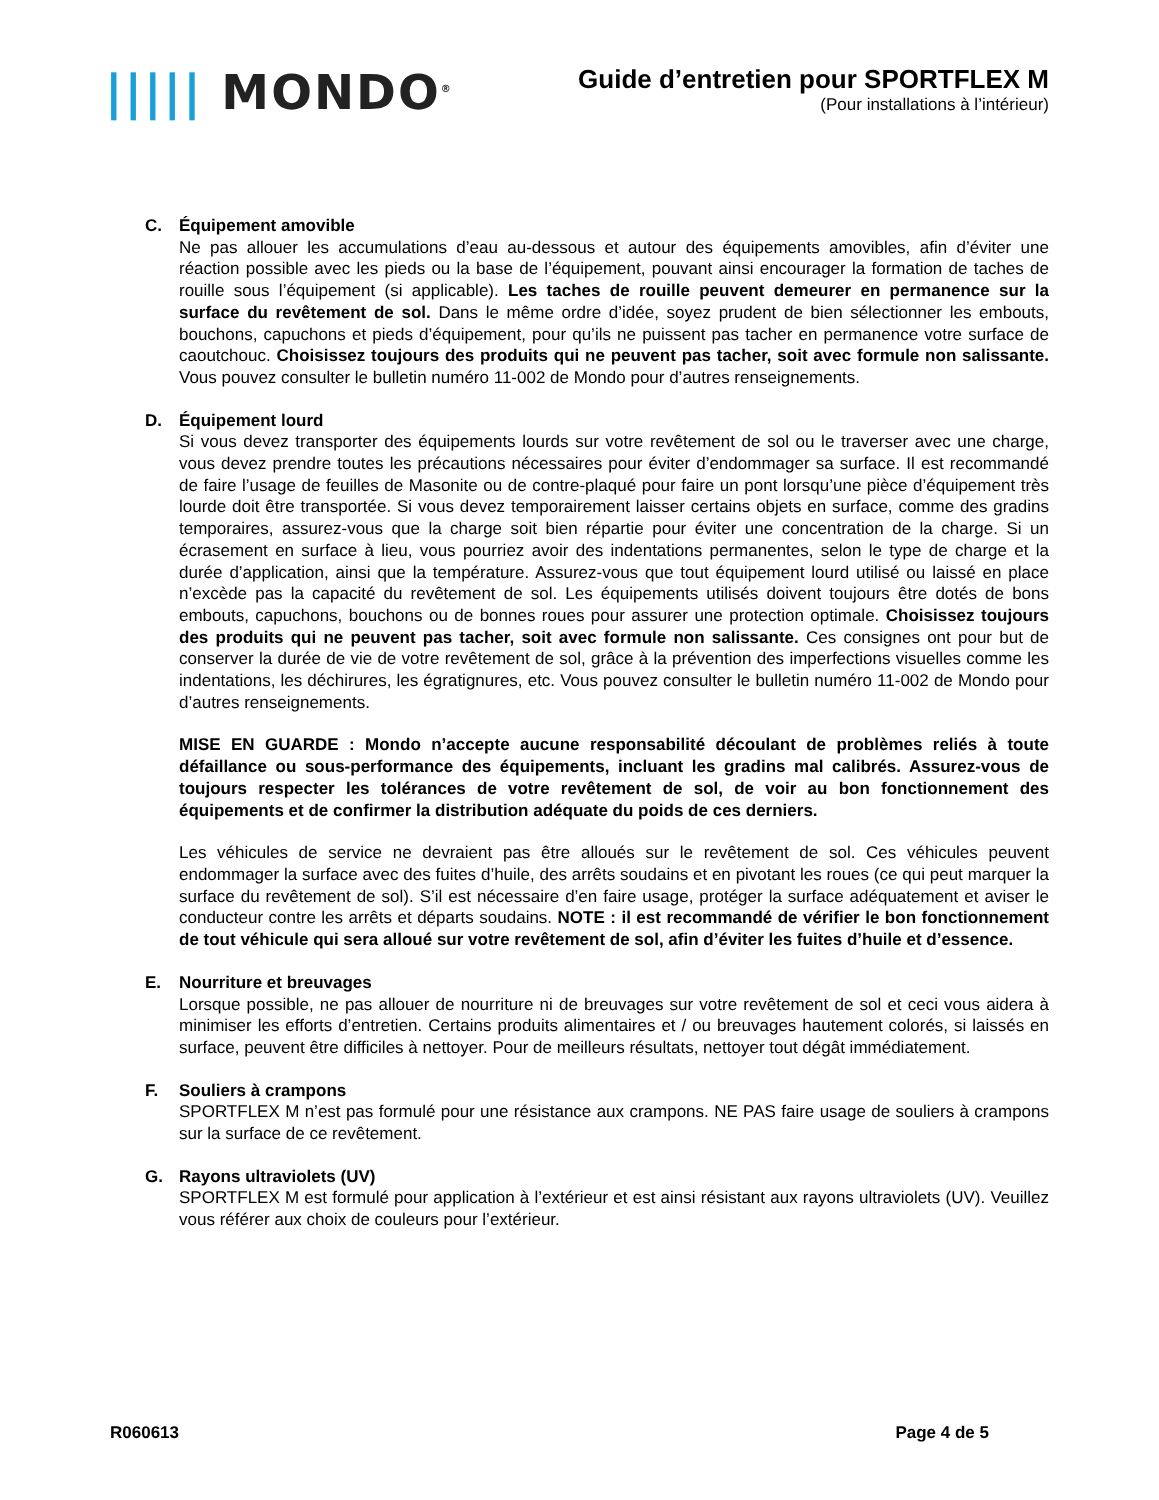||||| MONDO<sup>®</sup>
Guide d’entretien pour SPORTFLEX M
(Pour installations à l’intérieur)
C. Équipement amovible
Ne pas allouer les accumulations d’eau au-dessous et autour des équipements amovibles, afin d’éviter une réaction possible avec les pieds ou la base de l’équipement, pouvant ainsi encourager la formation de taches de rouille sous l’équipement (si applicable). Les taches de rouille peuvent demeurer en permanence sur la surface du revêtement de sol. Dans le même ordre d’idée, soyez prudent de bien sélectionner les embouts, bouchons, capuchons et pieds d’équipement, pour qu’ils ne puissent pas tacher en permanence votre surface de caoutchouc. Choisissez toujours des produits qui ne peuvent pas tacher, soit avec formule non salissante. Vous pouvez consulter le bulletin numéro 11-002 de Mondo pour d’autres renseignements.
D. Équipement lourd
Si vous devez transporter des équipements lourds sur votre revêtement de sol ou le traverser avec une charge, vous devez prendre toutes les précautions nécessaires pour éviter d’endommager sa surface. Il est recommandé de faire l’usage de feuilles de Masonite ou de contre-plaqué pour faire un pont lorsqu’une pièce d’équipement très lourde doit être transportée. Si vous devez temporairement laisser certains objets en surface, comme des gradins temporaires, assurez-vous que la charge soit bien répartie pour éviter une concentration de la charge. Si un écrasement en surface à lieu, vous pourriez avoir des indentations permanentes, selon le type de charge et la durée d’application, ainsi que la température. Assurez-vous que tout équipement lourd utilisé ou laissé en place n’excède pas la capacité du revêtement de sol. Les équipements utilisés doivent toujours être dotés de bons embouts, capuchons, bouchons ou de bonnes roues pour assurer une protection optimale. Choisissez toujours des produits qui ne peuvent pas tacher, soit avec formule non salissante. Ces consignes ont pour but de conserver la durée de vie de votre revêtement de sol, grâce à la prévention des imperfections visuelles comme les indentations, les déchirures, les égratignures, etc. Vous pouvez consulter le bulletin numéro 11-002 de Mondo pour d’autres renseignements.
MISE EN GUARDE : Mondo n’accepte aucune responsabilité découlant de problèmes reliés à toute défaillance ou sous-performance des équipements, incluant les gradins mal calibrés. Assurez-vous de toujours respecter les tolérances de votre revêtement de sol, de voir au bon fonctionnement des équipements et de confirmer la distribution adéquate du poids de ces derniers.
Les véhicules de service ne devraient pas être alloués sur le revêtement de sol. Ces véhicules peuvent endommager la surface avec des fuites d’huile, des arrêts soudains et en pivotant les roues (ce qui peut marquer la surface du revêtement de sol). S’il est nécessaire d’en faire usage, protéger la surface adéquatement et aviser le conducteur contre les arrêts et départs soudains. NOTE : il est recommandé de vérifier le bon fonctionnement de tout véhicule qui sera alloué sur votre revêtement de sol, afin d’éviter les fuites d’huile et d’essence.
E. Nourriture et breuvages
Lorsque possible, ne pas allouer de nourriture ni de breuvages sur votre revêtement de sol et ceci vous aidera à minimiser les efforts d’entretien. Certains produits alimentaires et / ou breuvages hautement colorés, si laissés en surface, peuvent être difficiles à nettoyer. Pour de meilleurs résultats, nettoyer tout dégât immédiatement.
F. Souliers à crampons
SPORTFLEX M n’est pas formulé pour une résistance aux crampons. NE PAS faire usage de souliers à crampons sur la surface de ce revêtement.
G. Rayons ultraviolets (UV)
SPORTFLEX M est formulé pour application à l’extérieur et est ainsi résistant aux rayons ultraviolets (UV). Veuillez vous référer aux choix de couleurs pour l’extérieur.
R060613 Page 4 de 5